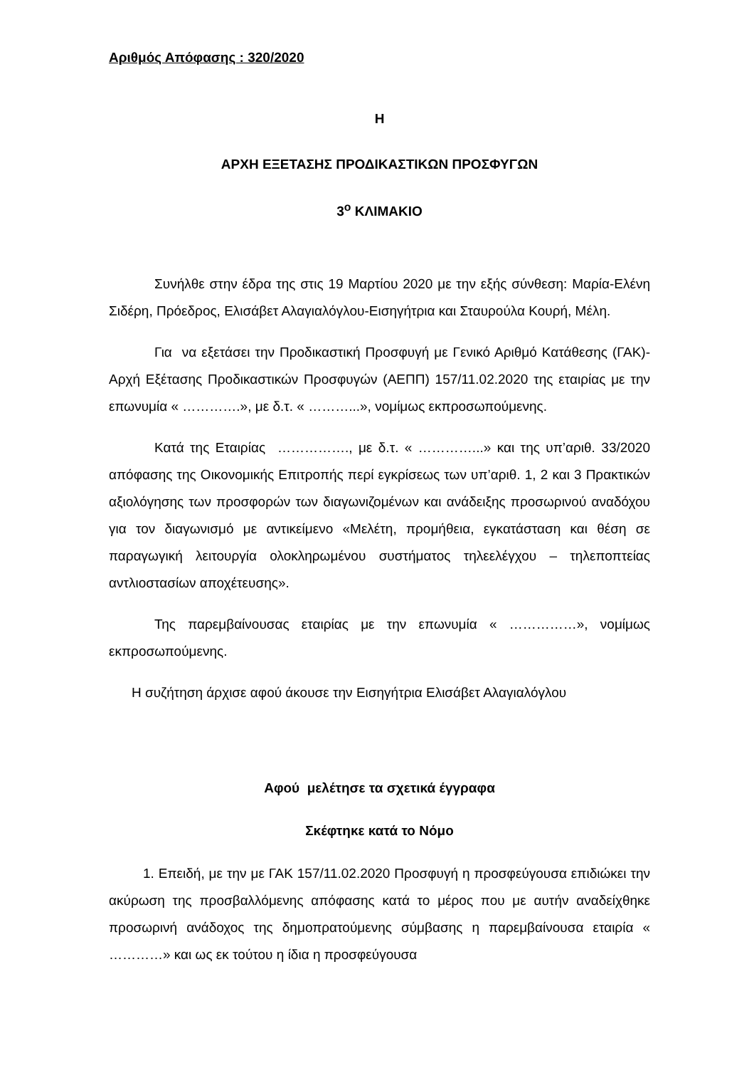Αριθμός Απόφασης : 320/2020
Η
ΑΡΧΗ ΕΞΕΤΑΣΗΣ ΠΡΟΔΙΚΑΣΤΙΚΩΝ ΠΡΟΣΦΥΓΩΝ
3<sup>ο</sup> ΚΛΙΜΑΚΙΟ
Συνήλθε στην έδρα της στις 19 Μαρτίου 2020 με την εξής σύνθεση: Μαρία-Ελένη Σιδέρη, Πρόεδρος, Ελισάβετ Αλαγιαλόγλου-Εισηγήτρια και Σταυρούλα Κουρή, Μέλη.
Για να εξετάσει την Προδικαστική Προσφυγή με Γενικό Αριθμό Κατάθεσης (ΓΑΚ)-Αρχή Εξέτασης Προδικαστικών Προσφυγών (ΑΕΠΠ) 157/11.02.2020 της εταιρίας με την επωνυμία « ………….», με δ.τ. « ………...», νομίμως εκπροσωπούμενης.
Κατά της Εταιρίας ……………., με δ.τ. « …………...» και της υπ’αριθ. 33/2020 απόφασης της Οικονομικής Επιτροπής περί εγκρίσεως των υπ’αριθ. 1, 2 και 3 Πρακτικών αξιολόγησης των προσφορών των διαγωνιζομένων και ανάδειξης προσωρινού αναδόχου για τον διαγωνισμό με αντικείμενο «Μελέτη, προμήθεια, εγκατάσταση και θέση σε παραγωγική λειτουργία ολοκληρωμένου συστήματος τηλεελέγχου – τηλεποπτείας αντλιοστασίων αποχέτευσης».
Της παρεμβαίνουσας εταιρίας με την επωνυμία « ……………», νομίμως εκπροσωπούμενης.
Η συζήτηση άρχισε αφού άκουσε την Εισηγήτρια Ελισάβετ Αλαγιαλόγλου
Αφού μελέτησε τα σχετικά έγγραφα
Σκέφτηκε κατά το Νόμο
1. Επειδή, με την με ΓΑΚ 157/11.02.2020 Προσφυγή η προσφεύγουσα επιδιώκει την ακύρωση της προσβαλλόμενης απόφασης κατά το μέρος που με αυτήν αναδείχθηκε προσωρινή ανάδοχος της δημοπρατούμενης σύμβασης η παρεμβαίνουσα εταιρία « …………» και ως εκ τούτου η ίδια η προσφεύγουσα